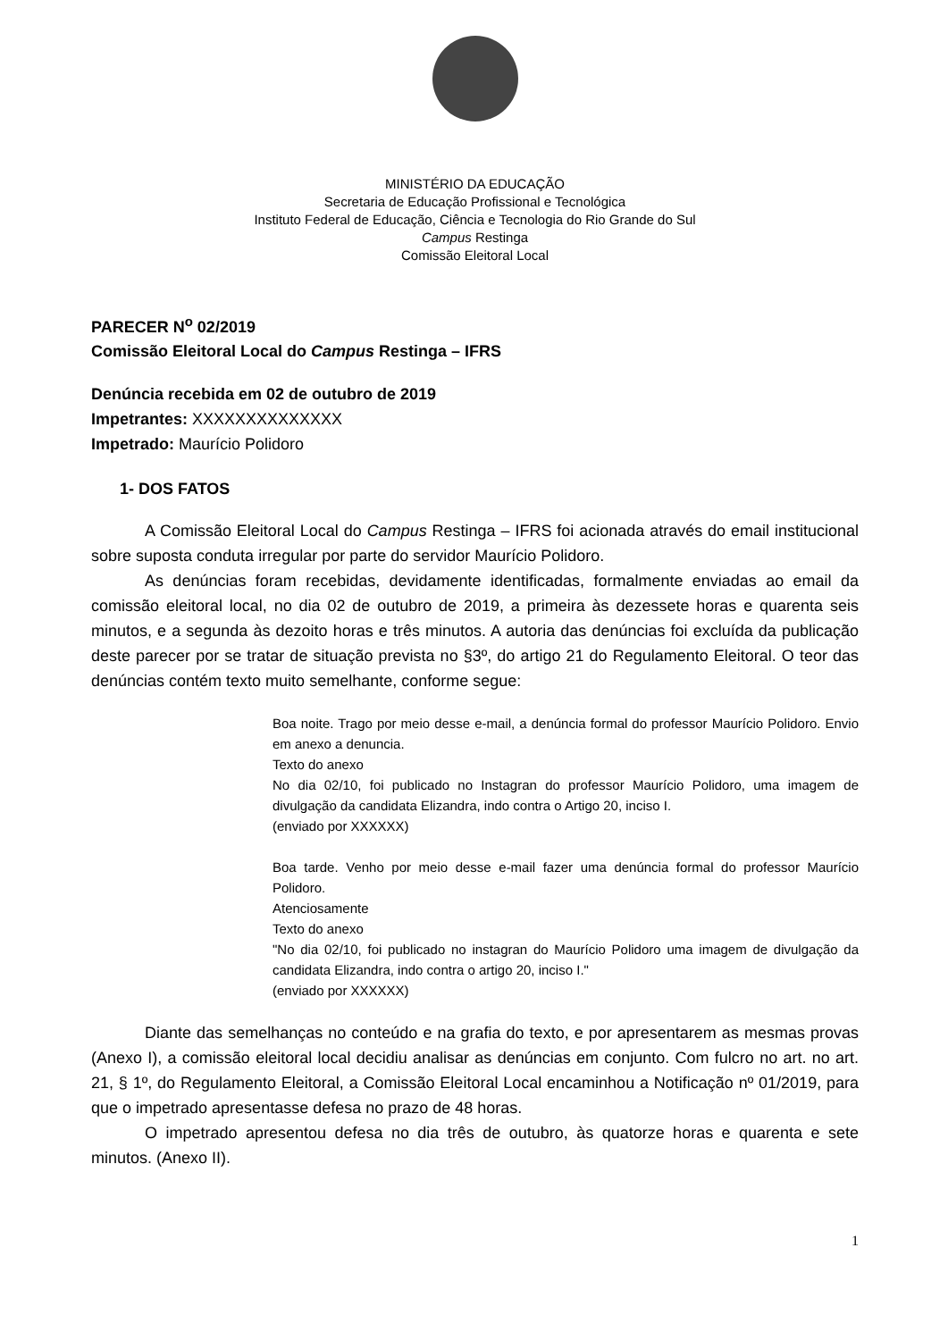MINISTÉRIO DA EDUCAÇÃO
Secretaria de Educação Profissional e Tecnológica
Instituto Federal de Educação, Ciência e Tecnologia do Rio Grande do Sul
Campus Restinga
Comissão Eleitoral Local
PARECER N<sup>o</sup> 02/2019
Comissão Eleitoral Local do Campus Restinga – IFRS
Denúncia recebida em 02 de outubro de 2019
Impetrantes: XXXXXXXXXXXXXX
Impetrado: Maurício Polidoro
1- DOS FATOS
A Comissão Eleitoral Local do Campus Restinga – IFRS foi acionada através do email institucional sobre suposta conduta irregular por parte do servidor Maurício Polidoro.
As denúncias foram recebidas, devidamente identificadas, formalmente enviadas ao email da comissão eleitoral local, no dia 02 de outubro de 2019, a primeira às dezessete horas e quarenta seis minutos, e a segunda às dezoito horas e três minutos. A autoria das denúncias foi excluída da publicação deste parecer por se tratar de situação prevista no §3º, do artigo 21 do Regulamento Eleitoral. O teor das denúncias contém texto muito semelhante, conforme segue:
Boa noite. Trago por meio desse e-mail, a denúncia formal do professor Maurício Polidoro. Envio em anexo a denuncia.
Texto do anexo
No dia 02/10, foi publicado no Instagran do professor Maurício Polidoro, uma imagem de divulgação da candidata Elizandra, indo contra o Artigo 20, inciso I.
(enviado por XXXXXX)
Boa tarde. Venho por meio desse e-mail fazer uma denúncia formal do professor Maurício Polidoro.
Atenciosamente
Texto do anexo
"No dia 02/10, foi publicado no instagran do Maurício Polidoro uma imagem de divulgação da candidata Elizandra, indo contra o artigo 20, inciso I."
(enviado por XXXXXX)
Diante das semelhanças no conteúdo e na grafia do texto, e por apresentarem as mesmas provas (Anexo I), a comissão eleitoral local decidiu analisar as denúncias em conjunto. Com fulcro no art. no art. 21, § 1º, do Regulamento Eleitoral, a Comissão Eleitoral Local encaminhou a Notificação nº 01/2019, para que o impetrado apresentasse defesa no prazo de 48 horas.
O impetrado apresentou defesa no dia três de outubro, às quatorze horas e quarenta e sete minutos. (Anexo II).
1